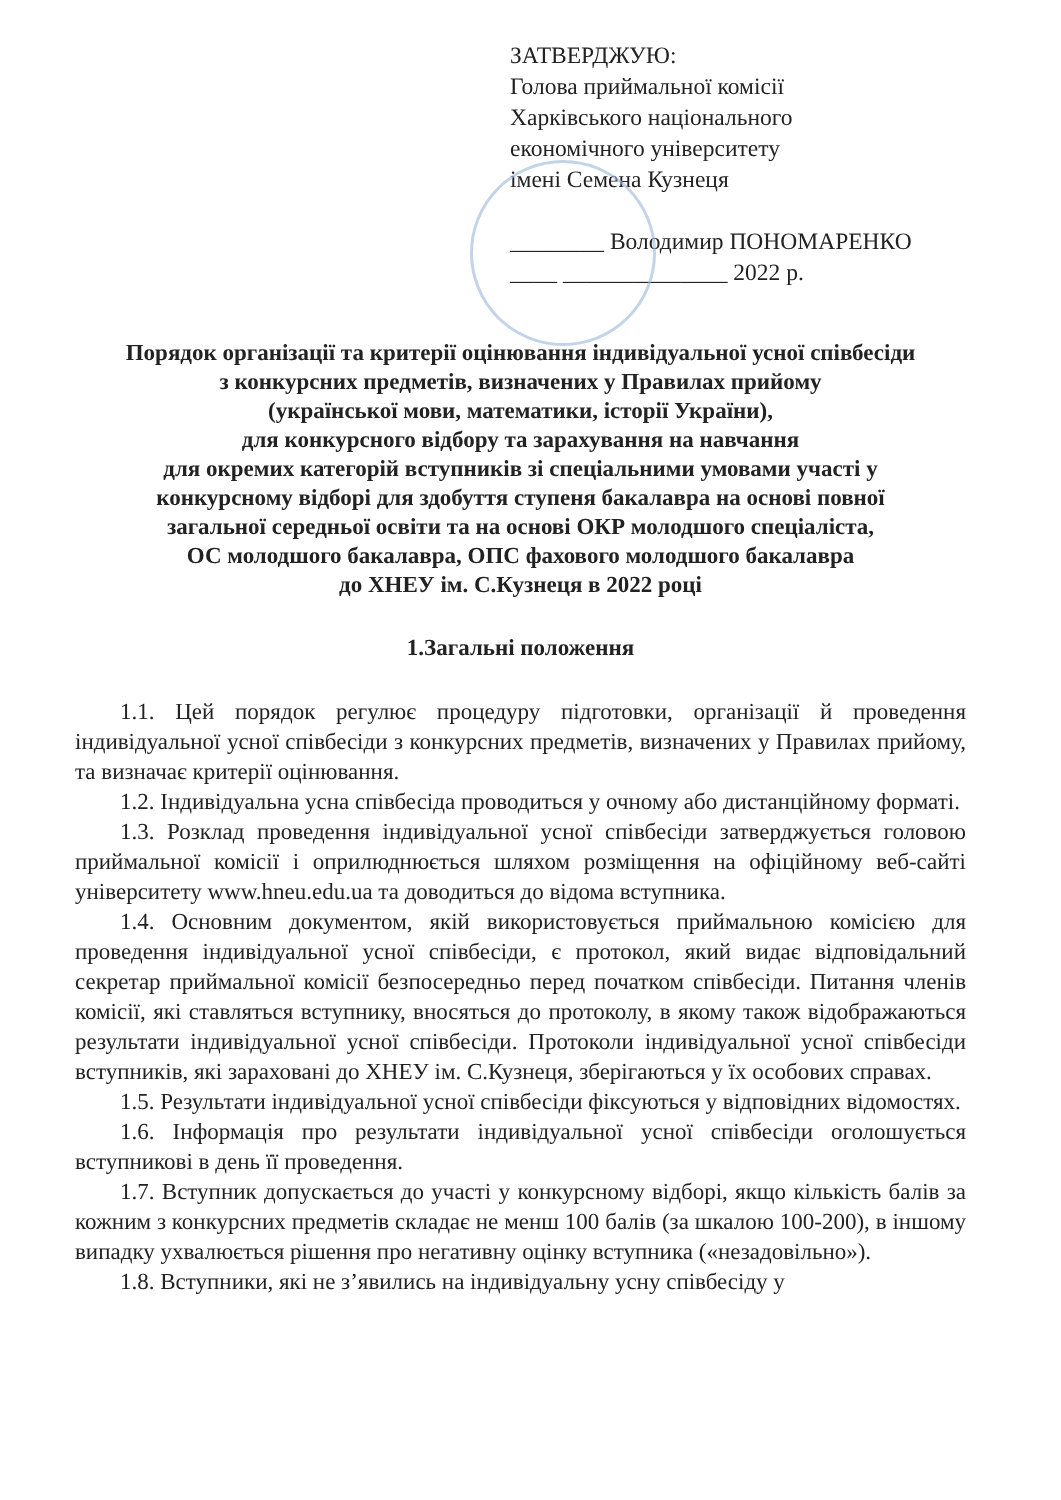ЗАТВЕРДЖУЮ:
Голова приймальної комісії
Харківського національного
економічного університету
імені Семена Кузнеця
________ Володимир ПОНОМАРЕНКО
____ ______________ 2022 р.
Порядок організації та критерії оцінювання індивідуальної усної співбесіди
з конкурсних предметів, визначених у Правилах прийому
(української мови, математики, історії України),
для конкурсного відбору та зарахування на навчання
для окремих категорій вступників зі спеціальними умовами участі у
конкурсному відборі для здобуття ступеня бакалавра на основі повної
загальної середньої освіти та на основі ОКР молодшого спеціаліста,
ОС молодшого бакалавра, ОПС фахового молодшого бакалавра
до ХНЕУ ім. С.Кузнеця в 2022 році
1.Загальні положення
1.1. Цей порядок регулює процедуру підготовки, організації й проведення індивідуальної усної співбесіди з конкурсних предметів, визначених у Правилах прийому, та визначає критерії оцінювання.
1.2. Індивідуальна усна співбесіда проводиться у очному або дистанційному форматі.
1.3. Розклад проведення індивідуальної усної співбесіди затверджується головою приймальної комісії і оприлюднюється шляхом розміщення на офіційному веб-сайті університету www.hneu.edu.ua та доводиться до відома вступника.
1.4. Основним документом, якій використовується приймальною комісією для проведення індивідуальної усної співбесіди, є протокол, який видає відповідальний секретар приймальної комісії безпосередньо перед початком співбесіди. Питання членів комісії, які ставляться вступнику, вносяться до протоколу, в якому також відображаються результати індивідуальної усної співбесіди. Протоколи індивідуальної усної співбесіди вступників, які зараховані до ХНЕУ ім. С.Кузнеця, зберігаються у їх особових справах.
1.5. Результати індивідуальної усної співбесіди фіксуються у відповідних відомостях.
1.6. Інформація про результати індивідуальної усної співбесіди оголошується вступникові в день її проведення.
1.7. Вступник допускається до участі у конкурсному відборі, якщо кількість балів за кожним з конкурсних предметів складає не менш 100 балів (за шкалою 100-200), в іншому випадку ухвалюється рішення про негативну оцінку вступника («незадовільно»).
1.8. Вступники, які не з’явились на індивідуальну усну співбесіду у